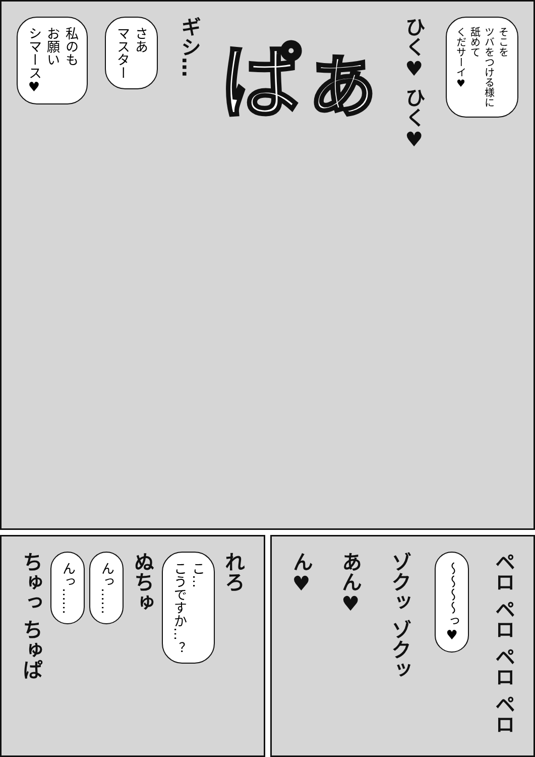私のも
お願い
シマース♥
さあ
マスター
ギシ…
ぱぁ
ひく♥ ひく♥
そこを
ツバをつける様に
舐めて
くだサーイ♥
ちゅっ ちゅぱ
んっ……
んっ……
ぬちゅ
こ…
こうですか…？
れろ
ん♥
あん♥
ゾクッ ゾクッ
～～～～っ♥
ペロ ペロ ペロ ペロ